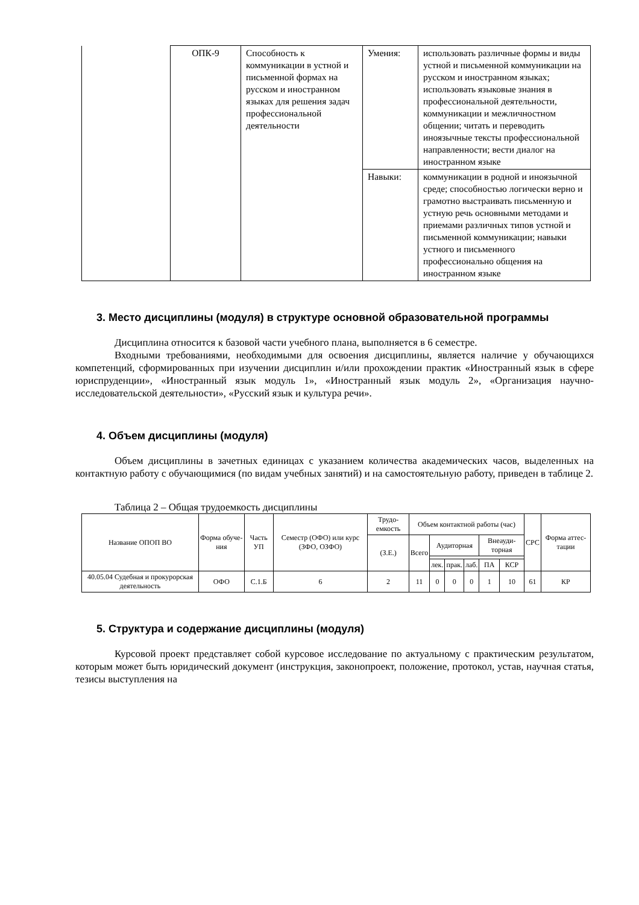| | ОПК-9 | Способность к коммуникации в устной и письменной формах на русском и иностранном языках для решения задач профессиональной деятельности | Умения: | использовать различные формы и виды устной и письменной коммуникации на русском и иностранном языках; использовать языковые знания в профессиональной деятельности, коммуникации и межличностном общении; читать и переводить иноязычные тексты профессиональной направленности; вести диалог на иностранном языке |
| | | | Навыки: | коммуникации в родной и иноязычной среде; способностью логически верно и грамотно выстраивать письменную и устную речь основными методами и приемами различных типов устной и письменной коммуникации; навыки устного и письменного профессионально общения на иностранном языке |
3. Место дисциплины (модуля) в структуре основной образовательной программы
Дисциплина относится к базовой части учебного плана, выполняется в 6 семестре.
Входными требованиями, необходимыми для освоения дисциплины, является наличие у обучающихся компетенций, сформированных при изучении дисциплин и/или прохождении практик «Иностранный язык в сфере юриспруденции», «Иностранный язык модуль 1», «Иностранный язык модуль 2», «Организация научно-исследовательской деятельности», «Русский язык и культура речи».
4. Объем дисциплины (модуля)
Объем дисциплины в зачетных единицах с указанием количества академических часов, выделенных на контактную работу с обучающимися (по видам учебных занятий) и на самостоятельную работу, приведен в таблице 2.
Таблица 2 – Общая трудоемкость дисциплины
| Название ОПОП ВО | Форма обуче-ния | Часть УП | Семестр (ОФО) или курс (ЗФО, ОЗФО) | Трудо-емкость | Объем контактной работы (час) | | | | | | СРС | Форма аттес-тации |
| --- | --- | --- | --- | --- | --- | --- | --- | --- | --- | --- | --- | --- |
| | | | | (З.Е.) | Всего | Аудиторная | | | Внеауди-торная | | | |
| | | | | | | лек. | прак. | лаб. | ПА | КСР | | |
| 40.05.04 Судебная и прокурорская деятельность | ОФО | С.1.Б | 6 | 2 | 11 | 0 | 0 | 0 | 1 | 10 | 61 | КР |
5. Структура и содержание дисциплины (модуля)
Курсовой проект представляет собой курсовое исследование по актуальному с практическим результатом, которым может быть юридический документ (инструкция, законопроект, положение, протокол, устав, научная статья, тезисы выступления на